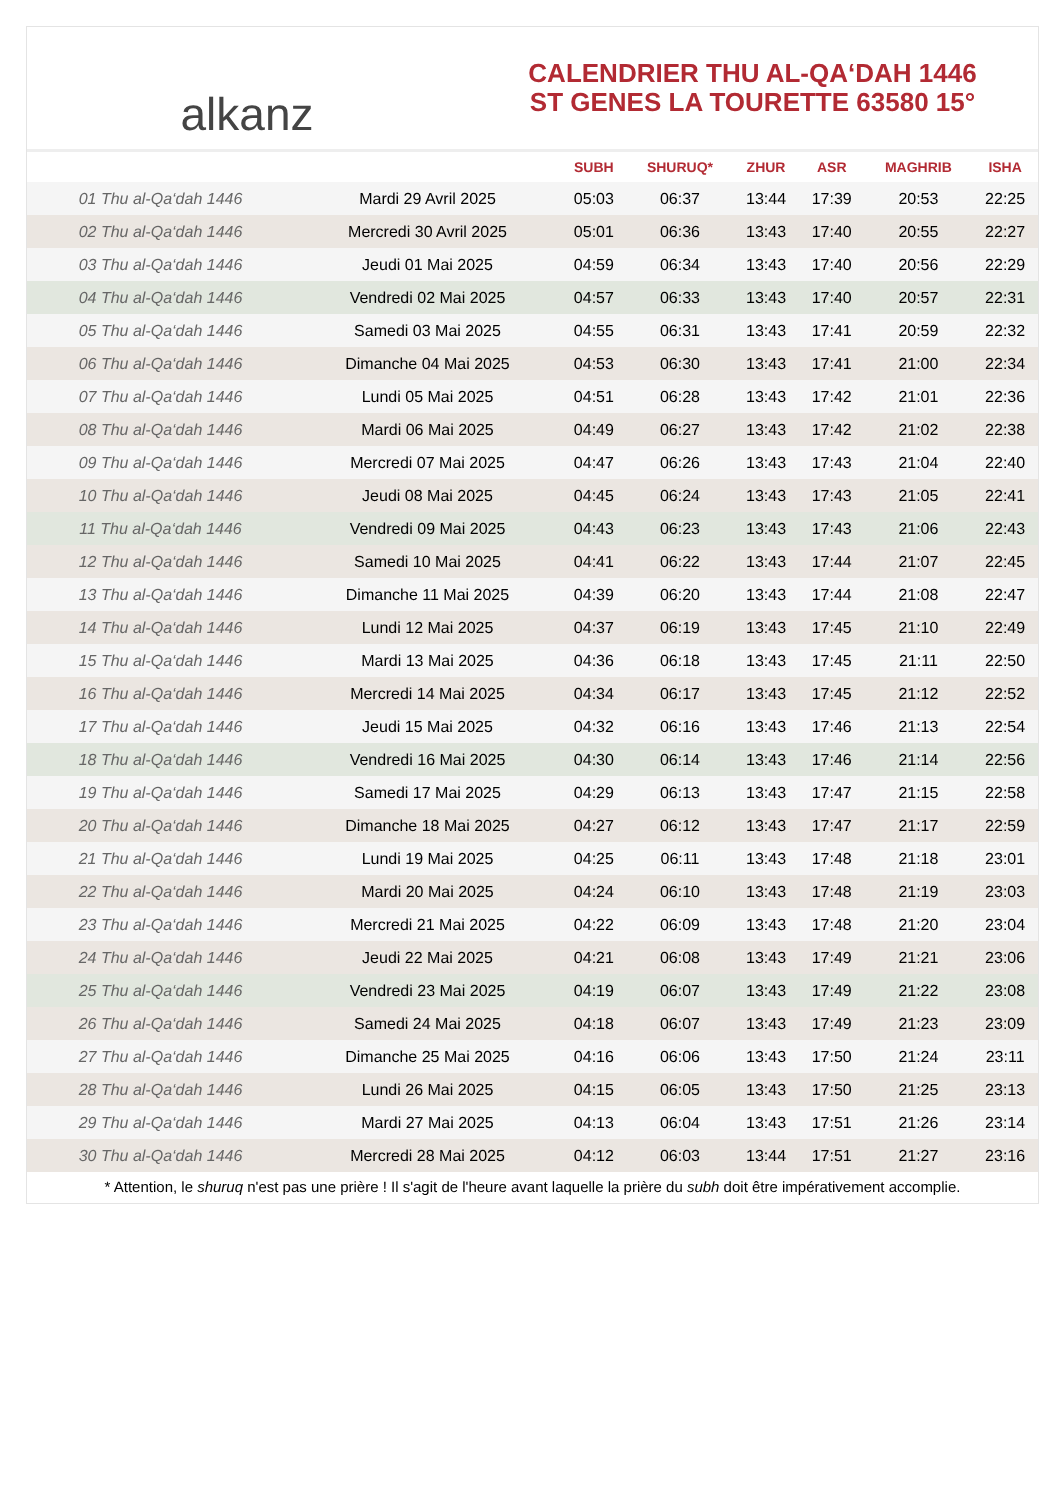alkanz
CALENDRIER THU AL-QA‘DAH 1446
ST GENES LA TOURETTE 63580 15°
| | | SUBH | SHURUQ* | ZHUR | ASR | MAGHRIB | ISHA |
| --- | --- | --- | --- | --- | --- | --- | --- |
| 01 Thu al-Qa‘dah 1446 | Mardi 29 Avril 2025 | 05:03 | 06:37 | 13:44 | 17:39 | 20:53 | 22:25 |
| 02 Thu al-Qa‘dah 1446 | Mercredi 30 Avril 2025 | 05:01 | 06:36 | 13:43 | 17:40 | 20:55 | 22:27 |
| 03 Thu al-Qa‘dah 1446 | Jeudi 01 Mai 2025 | 04:59 | 06:34 | 13:43 | 17:40 | 20:56 | 22:29 |
| 04 Thu al-Qa‘dah 1446 | Vendredi 02 Mai 2025 | 04:57 | 06:33 | 13:43 | 17:40 | 20:57 | 22:31 |
| 05 Thu al-Qa‘dah 1446 | Samedi 03 Mai 2025 | 04:55 | 06:31 | 13:43 | 17:41 | 20:59 | 22:32 |
| 06 Thu al-Qa‘dah 1446 | Dimanche 04 Mai 2025 | 04:53 | 06:30 | 13:43 | 17:41 | 21:00 | 22:34 |
| 07 Thu al-Qa‘dah 1446 | Lundi 05 Mai 2025 | 04:51 | 06:28 | 13:43 | 17:42 | 21:01 | 22:36 |
| 08 Thu al-Qa‘dah 1446 | Mardi 06 Mai 2025 | 04:49 | 06:27 | 13:43 | 17:42 | 21:02 | 22:38 |
| 09 Thu al-Qa‘dah 1446 | Mercredi 07 Mai 2025 | 04:47 | 06:26 | 13:43 | 17:43 | 21:04 | 22:40 |
| 10 Thu al-Qa‘dah 1446 | Jeudi 08 Mai 2025 | 04:45 | 06:24 | 13:43 | 17:43 | 21:05 | 22:41 |
| 11 Thu al-Qa‘dah 1446 | Vendredi 09 Mai 2025 | 04:43 | 06:23 | 13:43 | 17:43 | 21:06 | 22:43 |
| 12 Thu al-Qa‘dah 1446 | Samedi 10 Mai 2025 | 04:41 | 06:22 | 13:43 | 17:44 | 21:07 | 22:45 |
| 13 Thu al-Qa‘dah 1446 | Dimanche 11 Mai 2025 | 04:39 | 06:20 | 13:43 | 17:44 | 21:08 | 22:47 |
| 14 Thu al-Qa‘dah 1446 | Lundi 12 Mai 2025 | 04:37 | 06:19 | 13:43 | 17:45 | 21:10 | 22:49 |
| 15 Thu al-Qa‘dah 1446 | Mardi 13 Mai 2025 | 04:36 | 06:18 | 13:43 | 17:45 | 21:11 | 22:50 |
| 16 Thu al-Qa‘dah 1446 | Mercredi 14 Mai 2025 | 04:34 | 06:17 | 13:43 | 17:45 | 21:12 | 22:52 |
| 17 Thu al-Qa‘dah 1446 | Jeudi 15 Mai 2025 | 04:32 | 06:16 | 13:43 | 17:46 | 21:13 | 22:54 |
| 18 Thu al-Qa‘dah 1446 | Vendredi 16 Mai 2025 | 04:30 | 06:14 | 13:43 | 17:46 | 21:14 | 22:56 |
| 19 Thu al-Qa‘dah 1446 | Samedi 17 Mai 2025 | 04:29 | 06:13 | 13:43 | 17:47 | 21:15 | 22:58 |
| 20 Thu al-Qa‘dah 1446 | Dimanche 18 Mai 2025 | 04:27 | 06:12 | 13:43 | 17:47 | 21:17 | 22:59 |
| 21 Thu al-Qa‘dah 1446 | Lundi 19 Mai 2025 | 04:25 | 06:11 | 13:43 | 17:48 | 21:18 | 23:01 |
| 22 Thu al-Qa‘dah 1446 | Mardi 20 Mai 2025 | 04:24 | 06:10 | 13:43 | 17:48 | 21:19 | 23:03 |
| 23 Thu al-Qa‘dah 1446 | Mercredi 21 Mai 2025 | 04:22 | 06:09 | 13:43 | 17:48 | 21:20 | 23:04 |
| 24 Thu al-Qa‘dah 1446 | Jeudi 22 Mai 2025 | 04:21 | 06:08 | 13:43 | 17:49 | 21:21 | 23:06 |
| 25 Thu al-Qa‘dah 1446 | Vendredi 23 Mai 2025 | 04:19 | 06:07 | 13:43 | 17:49 | 21:22 | 23:08 |
| 26 Thu al-Qa‘dah 1446 | Samedi 24 Mai 2025 | 04:18 | 06:07 | 13:43 | 17:49 | 21:23 | 23:09 |
| 27 Thu al-Qa‘dah 1446 | Dimanche 25 Mai 2025 | 04:16 | 06:06 | 13:43 | 17:50 | 21:24 | 23:11 |
| 28 Thu al-Qa‘dah 1446 | Lundi 26 Mai 2025 | 04:15 | 06:05 | 13:43 | 17:50 | 21:25 | 23:13 |
| 29 Thu al-Qa‘dah 1446 | Mardi 27 Mai 2025 | 04:13 | 06:04 | 13:43 | 17:51 | 21:26 | 23:14 |
| 30 Thu al-Qa‘dah 1446 | Mercredi 28 Mai 2025 | 04:12 | 06:03 | 13:44 | 17:51 | 21:27 | 23:16 |
* Attention, le shuruq n'est pas une prière ! Il s'agit de l'heure avant laquelle la prière du subh doit être impérativement accomplie.